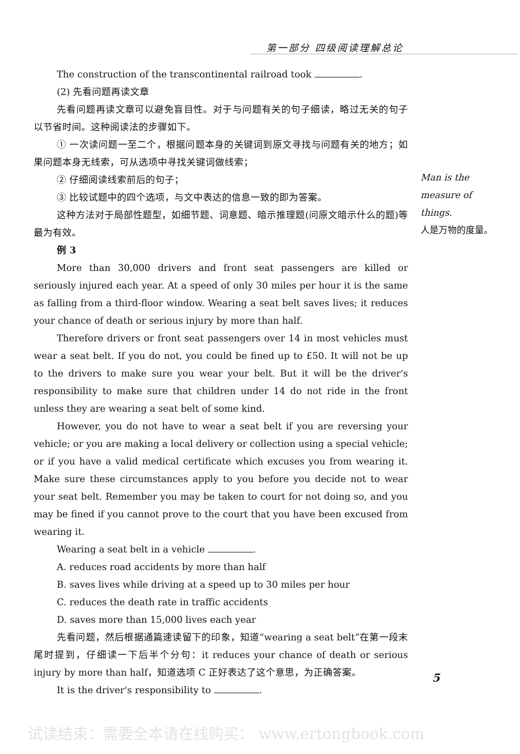第一部分 四级阅读理解总论
The construction of the transcontinental railroad took .
(2) 先看问题再读文章
先看问题再读文章可以避免盲目性。对于与问题有关的句子细读，略过无关的句子以节省时间。这种阅读法的步骤如下。
① 一次读问题一至二个，根据问题本身的关键词到原文寻找与问题有关的地方；如果问题本身无线索，可从选项中寻找关键词做线索；
② 仔细阅读线索前后的句子；
③ 比较试题中的四个选项，与文中表达的信息一致的即为答案。
这种方法对于局部性题型，如细节题、词意题、暗示推理题(问原文暗示什么的题)等最为有效。
例 3
More than 30,000 drivers and front seat passengers are killed or seriously injured each year. At a speed of only 30 miles per hour it is the same as falling from a third-floor window. Wearing a seat belt saves lives; it reduces your chance of death or serious injury by more than half.
Therefore drivers or front seat passengers over 14 in most vehicles must wear a seat belt. If you do not, you could be fined up to £50. It will not be up to the drivers to make sure you wear your belt. But it will be the driver's responsibility to make sure that children under 14 do not ride in the front unless they are wearing a seat belt of some kind.
However, you do not have to wear a seat belt if you are reversing your vehicle; or you are making a local delivery or collection using a special vehicle; or if you have a valid medical certificate which excuses you from wearing it. Make sure these circumstances apply to you before you decide not to wear your seat belt. Remember you may be taken to court for not doing so, and you may be fined if you cannot prove to the court that you have been excused from wearing it.
Wearing a seat belt in a vehicle .
A. reduces road accidents by more than half
B. saves lives while driving at a speed up to 30 miles per hour
C. reduces the death rate in traffic accidents
D. saves more than 15,000 lives each year
先看问题，然后根据通篇速读留下的印象，知道“wearing a seat belt”在第一段末尾时提到，仔细读一下后半个分句：it reduces your chance of death or serious injury by more than half，知道选项 C 正好表达了这个意思，为正确答案。
It is the driver's responsibility to .
Man is the measure of things.
人是万物的度量。
5
试读结束：需要全本请在线购买： www.ertongbook.com